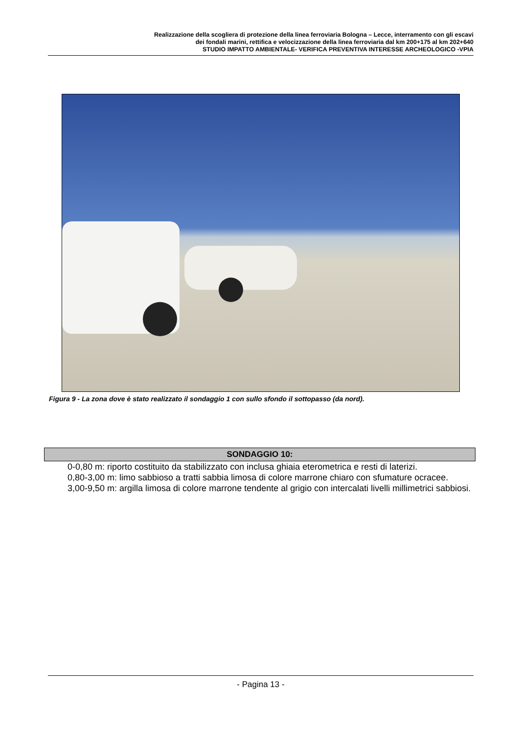Realizzazione della scogliera di protezione della linea ferroviaria Bologna – Lecce, interramento con gli escavi
dei fondali marini, rettifica e velocizzazione della linea ferroviaria dal km 200+175 al km 202+640
STUDIO IMPATTO AMBIENTALE- VERIFICA PREVENTIVA INTERESSE ARCHEOLOGICO -VPIA
Figura 9 - La zona dove è stato realizzato il sondaggio 1 con sullo sfondo il sottopasso (da nord).
| SONDAGGIO 10: |
| --- |
0-0,80 m: riporto costituito da stabilizzato con inclusa ghiaia eterometrica e resti di laterizi.
0,80-3,00 m: limo sabbioso a tratti sabbia limosa di colore marrone chiaro con sfumature ocracee.
3,00-9,50 m: argilla limosa di colore marrone tendente al grigio con intercalati livelli millimetrici sabbiosi.
- Pagina 13 -